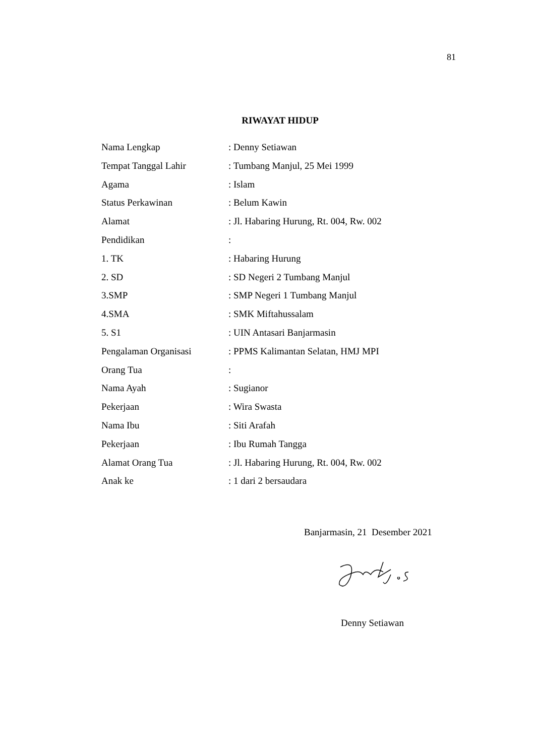81
RIWAYAT HIDUP
Nama Lengkap : Denny Setiawan
Tempat Tanggal Lahir : Tumbang Manjul, 25 Mei 1999
Agama : Islam
Status Perkawinan : Belum Kawin
Alamat : Jl. Habaring Hurung, Rt. 004, Rw. 002
Pendidikan :
1. TK : Habaring Hurung
2. SD : SD Negeri 2 Tumbang Manjul
3.SMP : SMP Negeri 1 Tumbang Manjul
4.SMA : SMK Miftahussalam
5. S1 : UIN Antasari Banjarmasin
Pengalaman Organisasi : PPMS Kalimantan Selatan, HMJ MPI
Orang Tua :
Nama Ayah : Sugianor
Pekerjaan : Wira Swasta
Nama Ibu : Siti Arafah
Pekerjaan : Ibu Rumah Tangga
Alamat Orang Tua : Jl. Habaring Hurung, Rt. 004, Rw. 002
Anak ke : 1 dari 2 bersaudara
Banjarmasin, 21 Desember 2021
Denny Setiawan